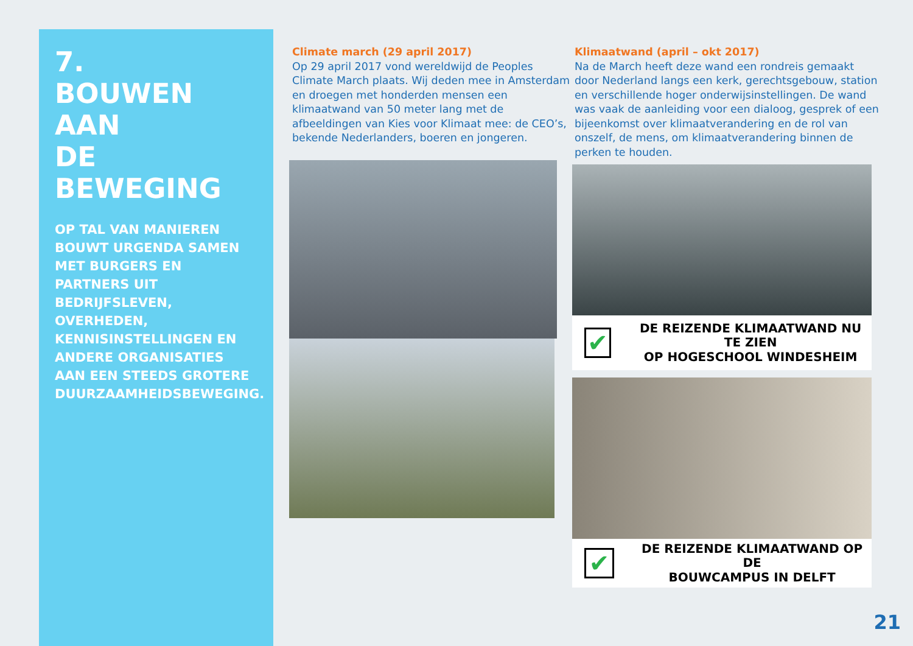7.
BOUWEN AAN
DE BEWEGING
OP TAL VAN MANIEREN BOUWT URGENDA SAMEN MET BURGERS EN PARTNERS UIT BEDRIJFSLEVEN, OVERHEDEN, KENNISINSTELLINGEN EN ANDERE ORGANISATIES AAN EEN STEEDS GROTERE DUURZAAMHEIDSBEWEGING.
Climate march (29 april 2017)
Op 29 april 2017 vond wereldwijd de Peoples Climate March plaats. Wij deden mee in Amsterdam en droegen met honderden mensen een klimaatwand van 50 meter lang met de afbeeldingen van Kies voor Klimaat mee: de CEO’s, bekende Nederlanders, boeren en jongeren.
Klimaatwand (april – okt 2017)
Na de March heeft deze wand een rondreis gemaakt door Nederland langs een kerk, gerechtsgebouw, station en verschillende hoger onderwijsinstellingen. De wand was vaak de aanleiding voor een dialoog, gesprek of een bijeenkomst over klimaatverandering en de rol van onszelf, de mens, om klimaatverandering binnen de perken te houden.
✔
DE REIZENDE KLIMAATWAND NU TE ZIEN
OP HOGESCHOOL WINDESHEIM
✔
DE REIZENDE KLIMAATWAND OP DE
BOUWCAMPUS IN DELFT
21